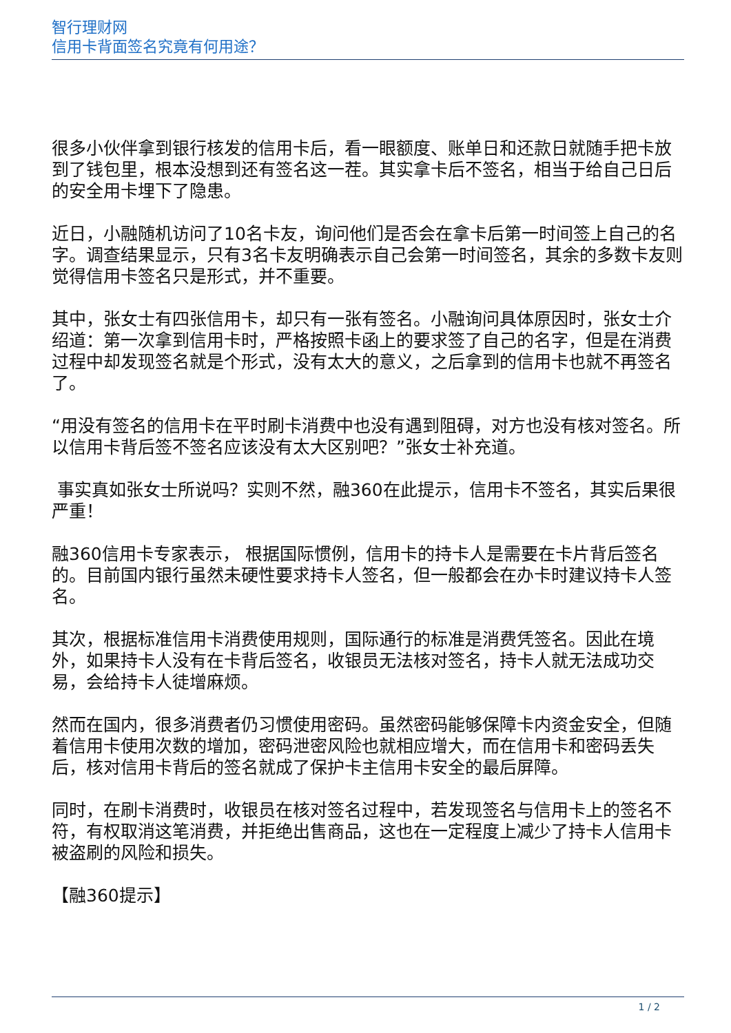智行理财网
信用卡背面签名究竟有何用途？
很多小伙伴拿到银行核发的信用卡后，看一眼额度、账单日和还款日就随手把卡放到了钱包里，根本没想到还有签名这一茬。其实拿卡后不签名，相当于给自己日后的安全用卡埋下了隐患。
近日，小融随机访问了10名卡友，询问他们是否会在拿卡后第一时间签上自己的名字。调查结果显示，只有3名卡友明确表示自己会第一时间签名，其余的多数卡友则觉得信用卡签名只是形式，并不重要。
其中，张女士有四张信用卡，却只有一张有签名。小融询问具体原因时，张女士介绍道：第一次拿到信用卡时，严格按照卡函上的要求签了自己的名字，但是在消费过程中却发现签名就是个形式，没有太大的意义，之后拿到的信用卡也就不再签名了。
“用没有签名的信用卡在平时刷卡消费中也没有遇到阻碍，对方也没有核对签名。所以信用卡背后签不签名应该没有太大区别吧？”张女士补充道。
事实真如张女士所说吗？实则不然，融360在此提示，信用卡不签名，其实后果很严重！
融360信用卡专家表示， 根据国际惯例，信用卡的持卡人是需要在卡片背后签名的。目前国内银行虽然未硬性要求持卡人签名，但一般都会在办卡时建议持卡人签名。
其次，根据标准信用卡消费使用规则，国际通行的标准是消费凭签名。因此在境外，如果持卡人没有在卡背后签名，收银员无法核对签名，持卡人就无法成功交易，会给持卡人徒增麻烦。
然而在国内，很多消费者仍习惯使用密码。虽然密码能够保障卡内资金安全，但随着信用卡使用次数的增加，密码泄密风险也就相应增大，而在信用卡和密码丢失后，核对信用卡背后的签名就成了保护卡主信用卡安全的最后屏障。
同时，在刷卡消费时，收银员在核对签名过程中，若发现签名与信用卡上的签名不符，有权取消这笔消费，并拒绝出售商品，这也在一定程度上减少了持卡人信用卡被盗刷的风险和损失。
【融360提示】
1 / 2